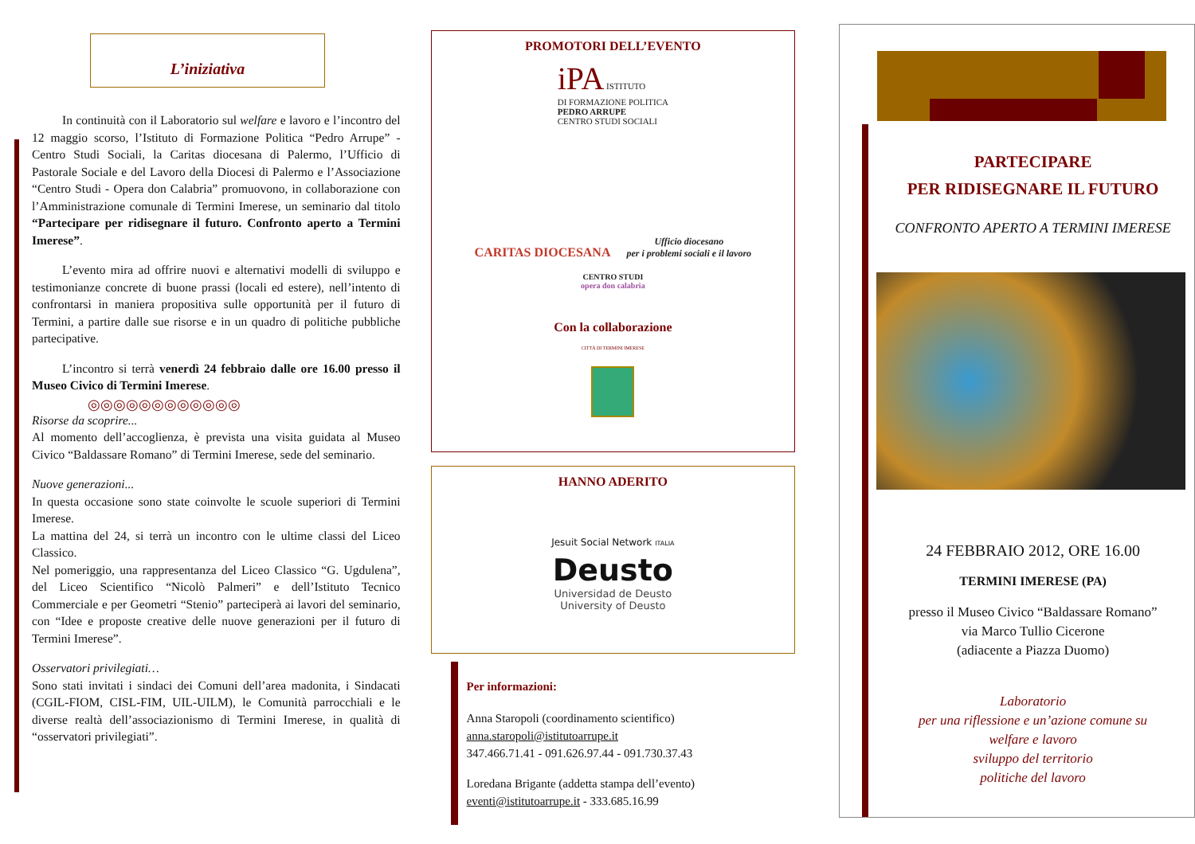L’iniziativa
In continuità con il Laboratorio sul welfare e lavoro e l’incontro del 12 maggio scorso, l’Istituto di Formazione Politica “Pedro Arrupe” - Centro Studi Sociali, la Caritas diocesana di Palermo, l’Ufficio di Pastorale Sociale e del Lavoro della Diocesi di Palermo e l’Associazione “Centro Studi - Opera don Calabria” promuovono, in collaborazione con l’Amministrazione comunale di Termini Imerese, un seminario dal titolo “Partecipare per ridisegnare il futuro. Confronto aperto a Termini Imerese”.
L’evento mira ad offrire nuovi e alternativi modelli di sviluppo e testimonianze concrete di buone prassi (locali ed estere), nell’intento di confrontarsi in maniera propositiva sulle opportunità per il futuro di Termini, a partire dalle sue risorse e in un quadro di politiche pubbliche partecipative.
L’incontro si terrà venerdì 24 febbraio dalle ore 16.00 presso il Museo Civico di Termini Imerese.
◎◎◎◎◎◎◎◎◎◎◎◎
Risorse da scoprire...
Al momento dell’accoglienza, è prevista una visita guidata al Museo Civico “Baldassare Romano” di Termini Imerese, sede del seminario.
Nuove generazioni...
In questa occasione sono state coinvolte le scuole superiori di Termini Imerese.
La mattina del 24, si terrà un incontro con le ultime classi del Liceo Classico.
Nel pomeriggio, una rappresentanza del Liceo Classico “G. Ugdulena”, del Liceo Scientifico “Nicolò Palmeri” e dell’Istituto Tecnico Commerciale e per Geometri “Stenio” parteciperà ai lavori del seminario, con “Idee e proposte creative delle nuove generazioni per il futuro di Termini Imerese”.
Osservatori privilegiati…
Sono stati invitati i sindaci dei Comuni dell’area madonita, i Sindacati (CGIL-FIOM, CISL-FIM, UIL-UILM), le Comunità parrocchiali e le diverse realtà dell’associazionismo di Termini Imerese, in qualità di “osservatori privilegiati”.
PROMOTORI DELL’EVENTO
iPA ISTITUTO
DI FORMAZIONE POLITICA
PEDRO ARRUPE
CENTRO STUDI SOCIALI
CARITAS DIOCESANA
Ufficio diocesano
per i problemi sociali e il lavoro
CENTRO STUDI
opera don calabria
Con la collaborazione
CITTÀ DI TERMINI IMERESE
HANNO ADERITO
Jesuit Social Network ITALIA
Deusto
Universidad de Deusto
University of Deusto
Per informazioni:
Anna Staropoli (coordinamento scientifico)
anna.staropoli@istitutoarrupe.it
347.466.71.41 - 091.626.97.44 - 091.730.37.43
Loredana Brigante (addetta stampa dell’evento)
eventi@istitutoarrupe.it - 333.685.16.99
PARTECIPARE
PER RIDISEGNARE IL FUTURO
CONFRONTO APERTO A TERMINI IMERESE
24 FEBBRAIO 2012, ORE 16.00
TERMINI IMERESE (PA)
presso il Museo Civico “Baldassare Romano”
via Marco Tullio Cicerone
(adiacente a Piazza Duomo)
Laboratorio
per una riflessione e un’azione comune su
welfare e lavoro
sviluppo del territorio
politiche del lavoro